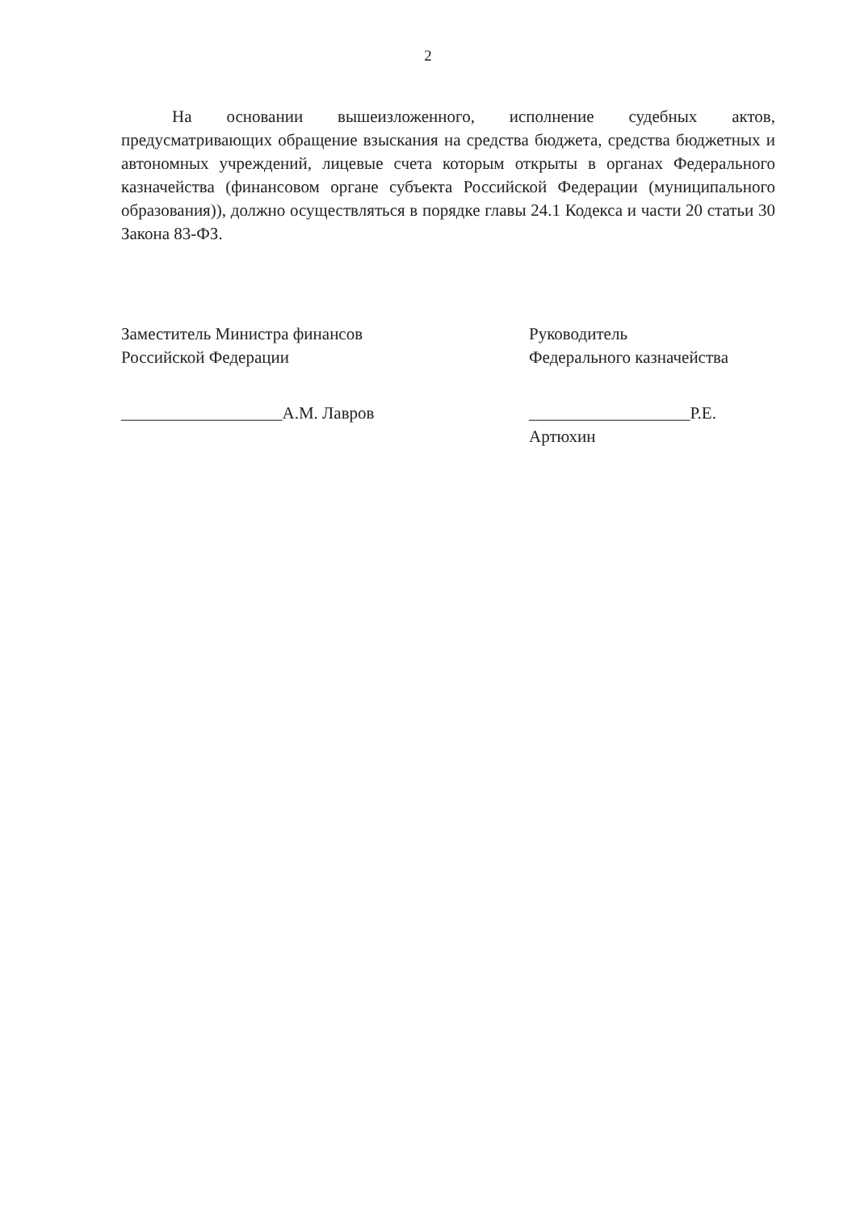2
На основании вышеизложенного, исполнение судебных актов, предусматривающих обращение взыскания на средства бюджета, средства бюджетных и автономных учреждений, лицевые счета которым открыты в органах Федерального казначейства (финансовом органе субъекта Российской Федерации (муниципального образования)), должно осуществляться в порядке главы 24.1 Кодекса и части 20 статьи 30 Закона 83-ФЗ.
Заместитель Министра финансов
Российской Федерации
___________________А.М. Лавров
Руководитель
Федерального казначейства
___________________Р.Е. Артюхин